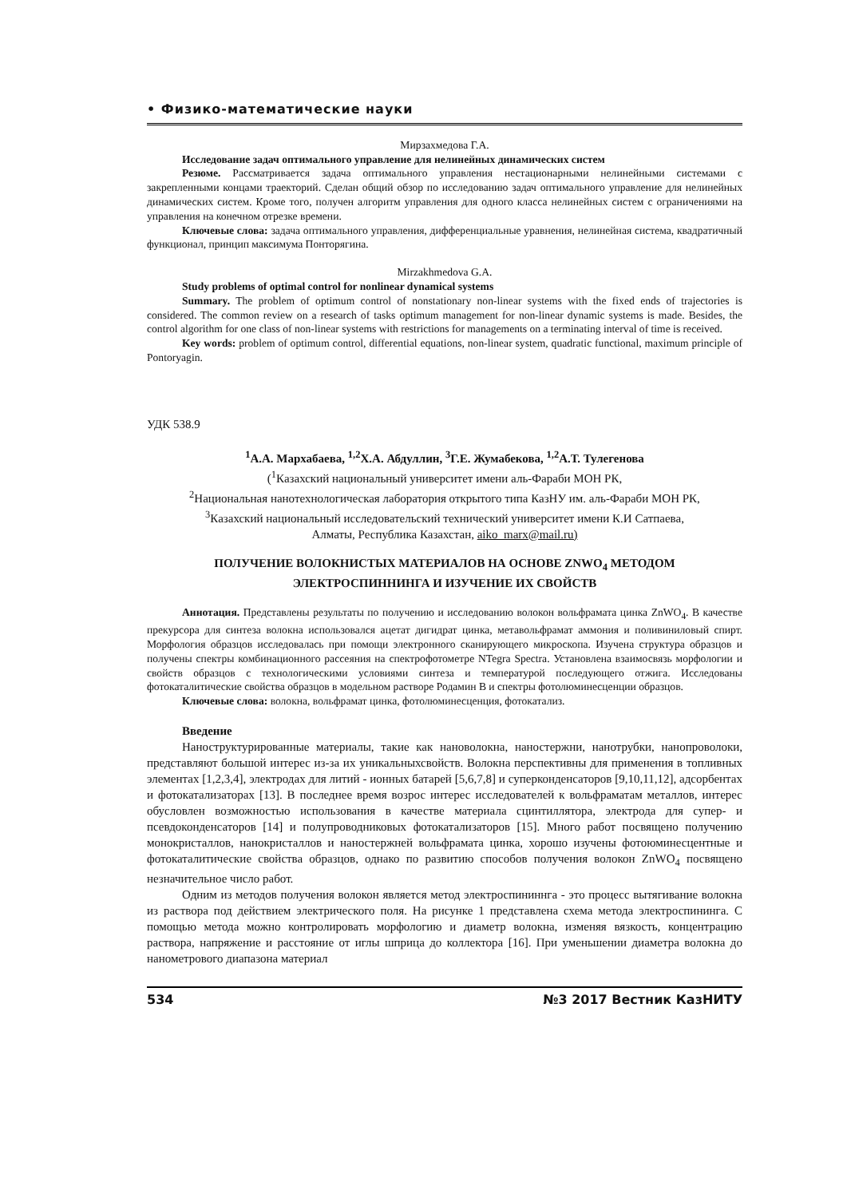• Физико-математические науки
Мирзахмедова Г.А.
Исследование задач оптимального управление для нелинейных динамических систем
Резюме. Рассматривается задача оптимального управления нестационарными нелинейными системами с закрепленными концами траекторий. Сделан общий обзор по исследованию задач оптимального управление для нелинейных динамических систем. Кроме того, получен алгоритм управления для одного класса нелинейных систем с ограничениями на управления на конечном отрезке времени.
Ключевые слова: задача оптимального управления, дифференциальные уравнения, нелинейная система, квадратичный функционал, принцип максимума Понторягина.
Mirzakhmedova G.A.
Study problems of optimal control for nonlinear dynamical systems
Summary. The problem of optimum control of nonstationary non-linear systems with the fixed ends of trajectories is considered. The common review on a research of tasks optimum management for non-linear dynamic systems is made. Besides, the control algorithm for one class of non-linear systems with restrictions for managements on a terminating interval of time is received.
Key words: problem of optimum control, differential equations, non-linear system, quadratic functional, maximum principle of Pontoryagin.
УДК 538.9
<sup>1</sup> А.А. Мархабаева, <sup>1,2</sup>Х.А. Абдуллин, <sup>3</sup>Г.Е. Жумабекова, <sup>1,2</sup>А.Т. Тулегенова
(<sup>1</sup>Казахский национальный университет имени аль-Фараби МОН РК,
<sup>2</sup> Национальная нанотехнологическая лаборатория открытого типа КазНУ им. аль-Фараби МОН РК,
<sup>3</sup> Казахский национальный исследовательский технический университет имени К.И Сатпаева,
Алматы, Республика Казахстан, aiko_marx@mail.ru)
ПОЛУЧЕНИЕ ВОЛОКНИСТЫХ МАТЕРИАЛОВ НА ОСНОВЕ ZNWO<sub>4</sub> МЕТОДОМ ЭЛЕКТРОСПИННИНГА И ИЗУЧЕНИЕ ИХ СВОЙСТВ
Аннотация. Представлены результаты по получению и исследованию волокон вольфрамата цинка ZnWO<sub>4</sub>. В качестве прекурсора для синтеза волокна использовался ацетат дигидрат цинка, метавольфрамат аммония и поливиниловый спирт. Морфология образцов исследовалась при помощи электронного сканирующего микроскопа. Изучена структура образцов и получены спектры комбинационного рассеяния на спектрофотометре NTegra Spectra. Установлена взаимосвязь морфологии и свойств образцов с технологическими условиями синтеза и температурой последующего отжига. Исследованы фотокаталитические свойства образцов в модельном растворе Родамин В и спектры фотолюминесценции образцов.
Ключевые слова: волокна, вольфрамат цинка, фотолюминесценция, фотокатализ.
Введение
Наноструктурированные материалы, такие как нановолокна, наностержни, нанотрубки, нанопроволоки, представляют большой интерес из-за их уникальныхсвойств. Волокна перспективны для применения в топливных элементах [1,2,3,4], электродах для литий - ионных батарей [5,6,7,8] и суперконденсаторов [9,10,11,12], адсорбентах и фотокатализаторах [13]. В последнее время возрос интерес исследователей к вольфраматам металлов, интерес обусловлен возможностью использования в качестве материала сцинтиллятора, электрода для супер- и псевдоконденсаторов [14] и полупроводниковых фотокатализаторов [15]. Много работ посвящено получению монокристаллов, нанокристаллов и наностержней вольфрамата цинка, хорошо изучены фотоюминесцентные и фотокаталитические свойства образцов, однако по развитию способов получения волокон ZnWO<sub>4</sub> посвящено незначительное число работ.
Одним из методов получения волокон является метод электроспининнга - это процесс вытягивание волокна из раствора под действием электрического поля. На рисунке 1 представлена схема метода электроспининга. С помощью метода можно контролировать морфологию и диаметр волокна, изменяя вязкость, концентрацию раствора, напряжение и расстояние от иглы шприца до коллектора [16]. При уменьшении диаметра волокна до нанометрового диапазона материал
534 №3 2017 Вестник КазНИТУ